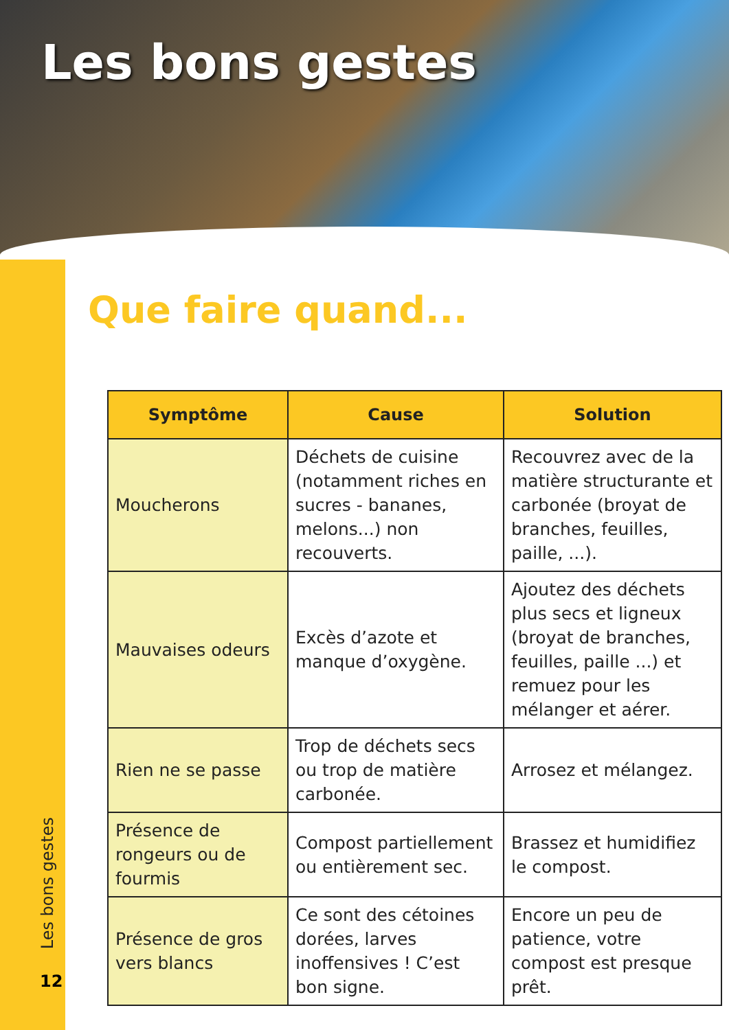Les bons gestes
Les bons gestes
12
Que faire quand...
| Symptôme | Cause | Solution |
| --- | --- | --- |
| Moucherons | Déchets de cuisine (notamment riches en sucres - bananes, melons...) non recouverts. | Recouvrez avec de la matière structurante et carbonée (broyat de branches, feuilles, paille, ...). |
| Mauvaises odeurs | Excès d’azote et manque d’oxygène. | Ajoutez des déchets plus secs et ligneux (broyat de branches, feuilles, paille ...) et remuez pour les mélanger et aérer. |
| Rien ne se passe | Trop de déchets secs ou trop de matière carbonée. | Arrosez et mélangez. |
| Présence de rongeurs ou de fourmis | Compost partiellement ou entièrement sec. | Brassez et humidifiez le compost. |
| Présence de gros vers blancs | Ce sont des cétoines dorées, larves inoffensives ! C’est bon signe. | Encore un peu de patience, votre compost est presque prêt. |